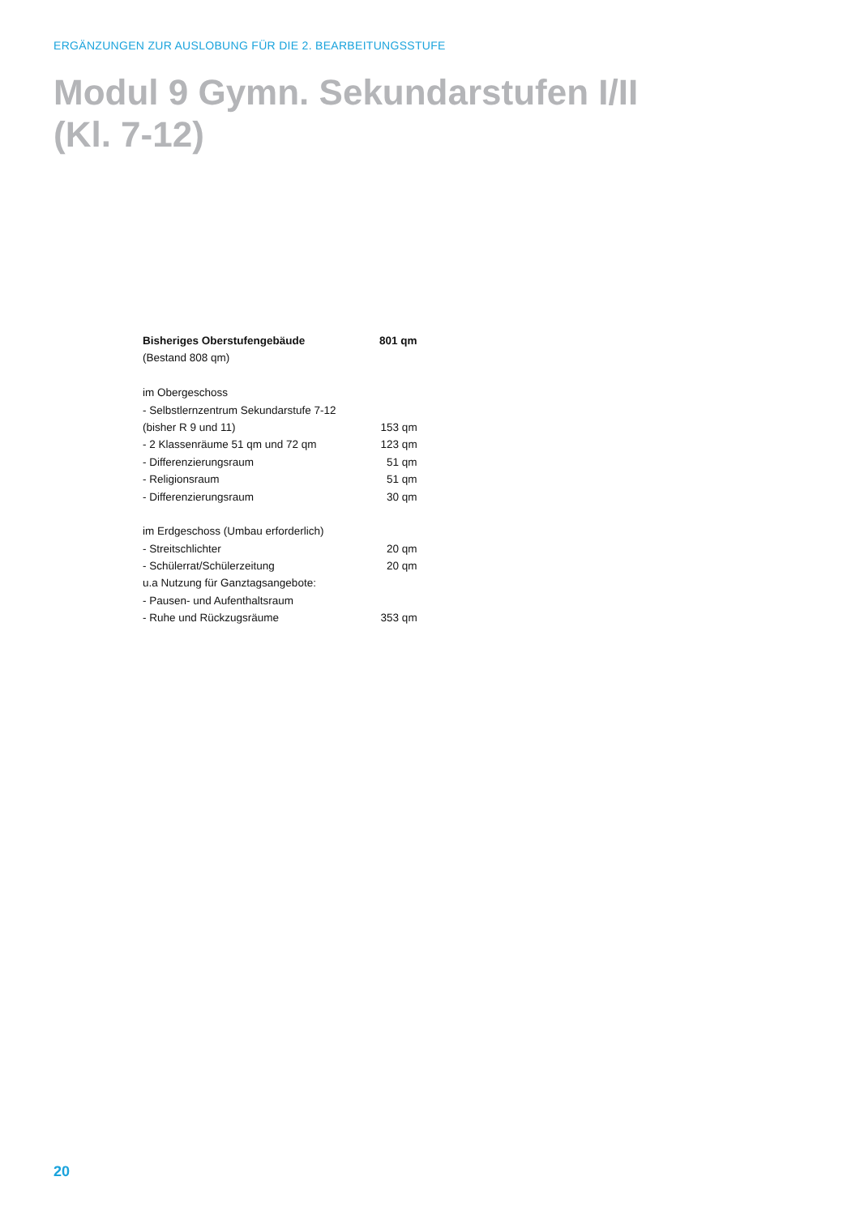ERGÄNZUNGEN ZUR AUSLOBUNG FÜR DIE 2. BEARBEITUNGSSTUFE
Modul 9 Gymn. Sekundarstufen I/II
(Kl. 7-12)
| Bisheriges Oberstufengebäude | 801 qm |
| (Bestand 808 qm) | |
| im Obergeschoss | |
| - Selbstlernzentrum Sekundarstufe 7-12 | |
| (bisher R 9 und 11) | 153 qm |
| - 2 Klassenräume 51 qm und 72 qm | 123 qm |
| - Differenzierungsraum | 51 qm |
| - Religionsraum | 51 qm |
| - Differenzierungsraum | 30 qm |
| im Erdgeschoss (Umbau erforderlich) | |
| - Streitschlichter | 20 qm |
| - Schülerrat/Schülerzeitung | 20 qm |
| u.a Nutzung für Ganztagsangebote: | |
| - Pausen- und Aufenthaltsraum | |
| - Ruhe und Rückzugsräume | 353 qm |
20